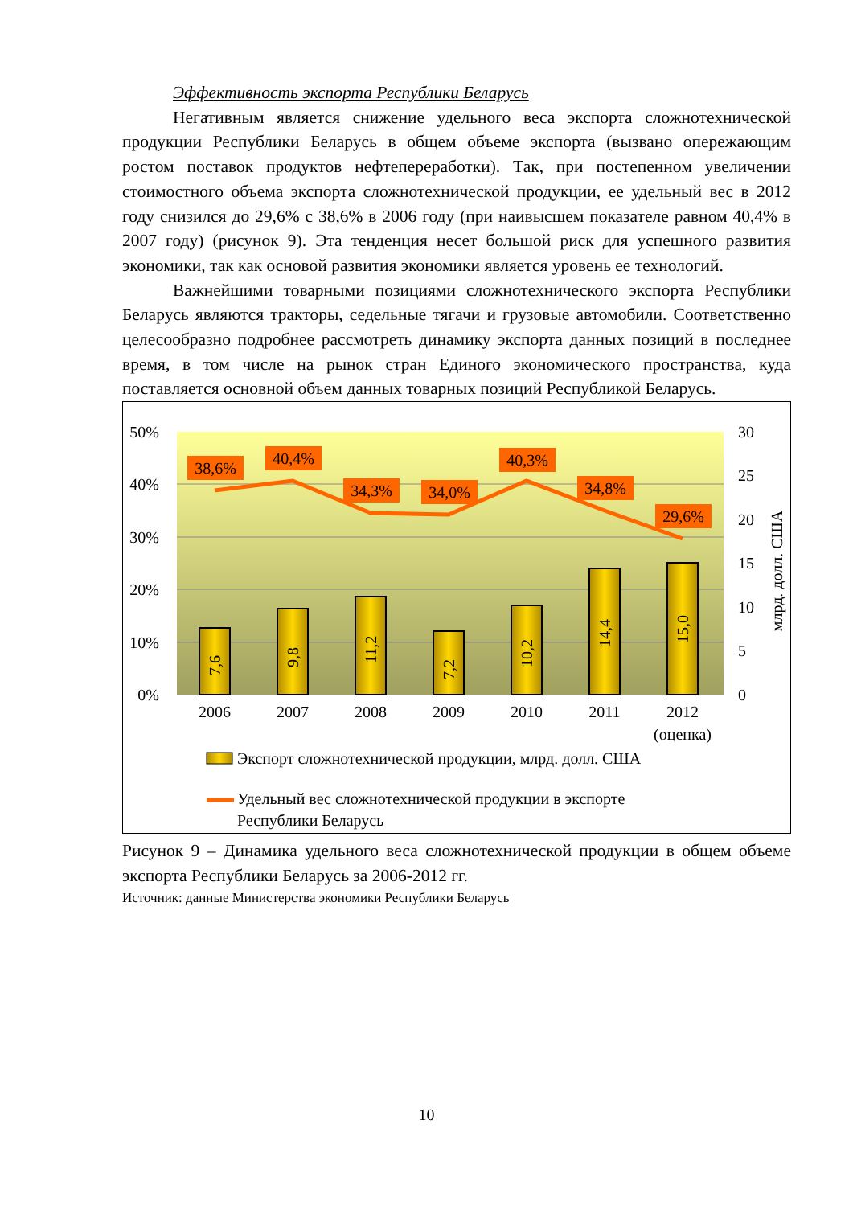Эффективность экспорта Республики Беларусь
Негативным является снижение удельного веса экспорта сложнотехнической продукции Республики Беларусь в общем объеме экспорта (вызвано опережающим ростом поставок продуктов нефтепереработки). Так, при постепенном увеличении стоимостного объема экспорта сложнотехнической продукции, ее удельный вес в 2012 году снизился до 29,6% с 38,6% в 2006 году (при наивысшем показателе равном 40,4% в 2007 году) (рисунок 9). Эта тенденция несет большой риск для успешного развития экономики, так как основой развития экономики является уровень ее технологий.
Важнейшими товарными позициями сложнотехнического экспорта Республики Беларусь являются тракторы, седельные тягачи и грузовые автомобили. Соответственно целесообразно подробнее рассмотреть динамику экспорта данных позиций в последнее время, в том числе на рынок стран Единого экономического пространства, куда поставляется основной объем данных товарных позиций Республикой Беларусь.
50%
40%
30%
20%
10%
0%
30
25
20
15
10
5
0
млрд. долл. США
7,6
9,8
11,2
7,2
10,2
14,4
15,0
38,6%
40,4%
34,3%
34,0%
40,3%
34,8%
29,6%
2006
2007
2008
2009
2010
2011
2012
(оценка)
Экспорт сложнотехнической продукции, млрд. долл. США
Удельный вес сложнотехнической продукции в экспорте
Республики Беларусь
Рисунок 9 – Динамика удельного веса сложнотехнической продукции в общем объеме экспорта Республики Беларусь за 2006-2012 гг.
Источник: данные Министерства экономики Республики Беларусь
10